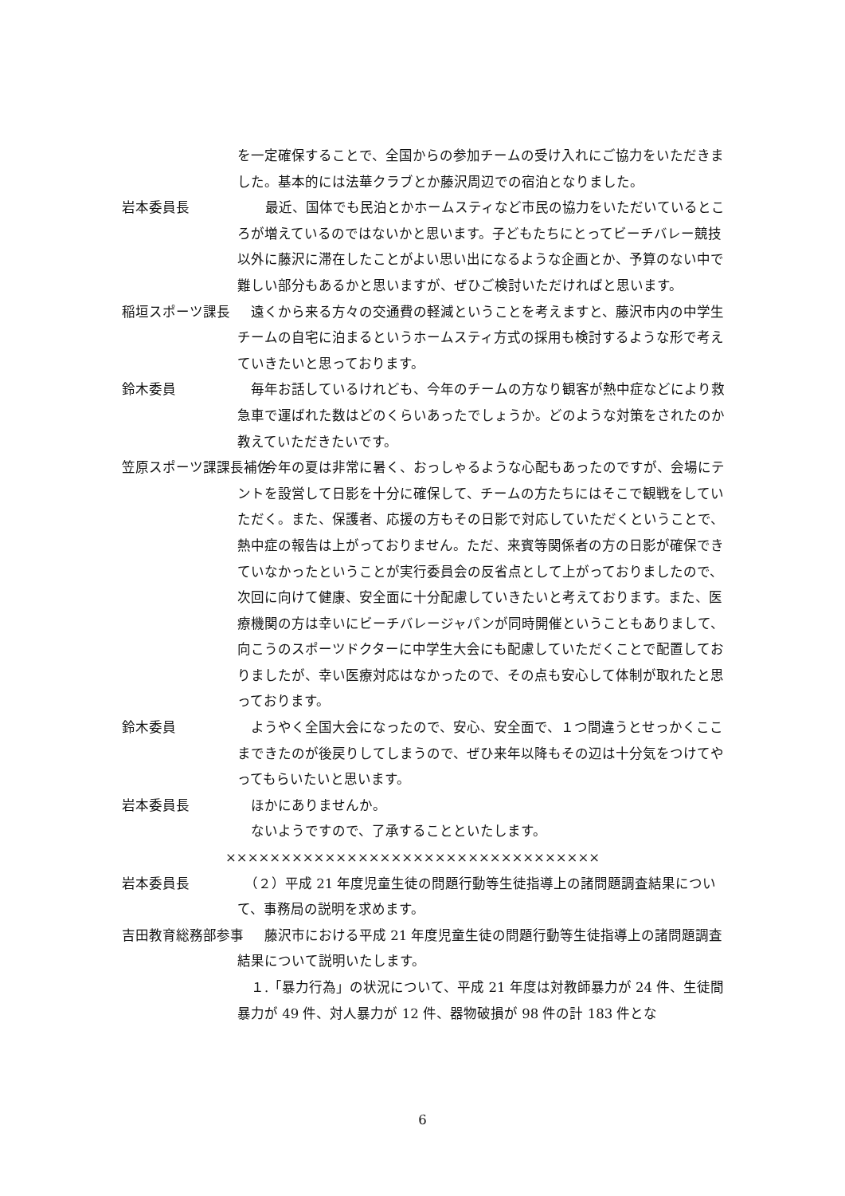を一定確保することで、全国からの参加チームの受け入れにご協力をいただきました。基本的には法華クラブとか藤沢周辺での宿泊となりました。
岩本委員長 　最近、国体でも民泊とかホームスティなど市民の協力をいただいているところが増えているのではないかと思います。子どもたちにとってビーチバレー競技以外に藤沢に滞在したことがよい思い出になるような企画とか、予算のない中で難しい部分もあるかと思いますが、ぜひご検討いただければと思います。
稲垣スポーツ課長 　遠くから来る方々の交通費の軽減ということを考えますと、藤沢市内の中学生チームの自宅に泊まるというホームスティ方式の採用も検討するような形で考えていきたいと思っております。
鈴木委員 　毎年お話しているけれども、今年のチームの方なり観客が熱中症などにより救急車で運ばれた数はどのくらいあったでしょうか。どのような対策をされたのか教えていただきたいです。
笠原スポーツ課課長補佐 　　今年の夏は非常に暑く、おっしゃるような心配もあったのですが、会場にテントを設営して日影を十分に確保して、チームの方たちにはそこで観戦をしていただく。また、保護者、応援の方もその日影で対応していただくということで、熱中症の報告は上がっておりません。ただ、来賓等関係者の方の日影が確保できていなかったということが実行委員会の反省点として上がっておりましたので、次回に向けて健康、安全面に十分配慮していきたいと考えております。また、医療機関の方は幸いにビーチバレージャパンが同時開催ということもありまして、向こうのスポーツドクターに中学生大会にも配慮していただくことで配置しておりましたが、幸い医療対応はなかったので、その点も安心して体制が取れたと思っております。
鈴木委員 　ようやく全国大会になったので、安心、安全面で、１つ間違うとせっかくここまできたのが後戻りしてしまうので、ぜひ来年以降もその辺は十分気をつけてやってもらいたいと思います。
岩本委員長 　ほかにありませんか。
　ないようですので、了承することといたします。
××××××××××××××××××××××××××××××××××
岩本委員長 　（２）平成 21 年度児童生徒の問題行動等生徒指導上の諸問題調査結果について、事務局の説明を求めます。
吉田教育総務部参事 　　藤沢市における平成 21 年度児童生徒の問題行動等生徒指導上の諸問題調査結果について説明いたします。
　１.「暴力行為」の状況について、平成 21 年度は対教師暴力が 24 件、生徒間暴力が 49 件、対人暴力が 12 件、器物破損が 98 件の計 183 件とな
6